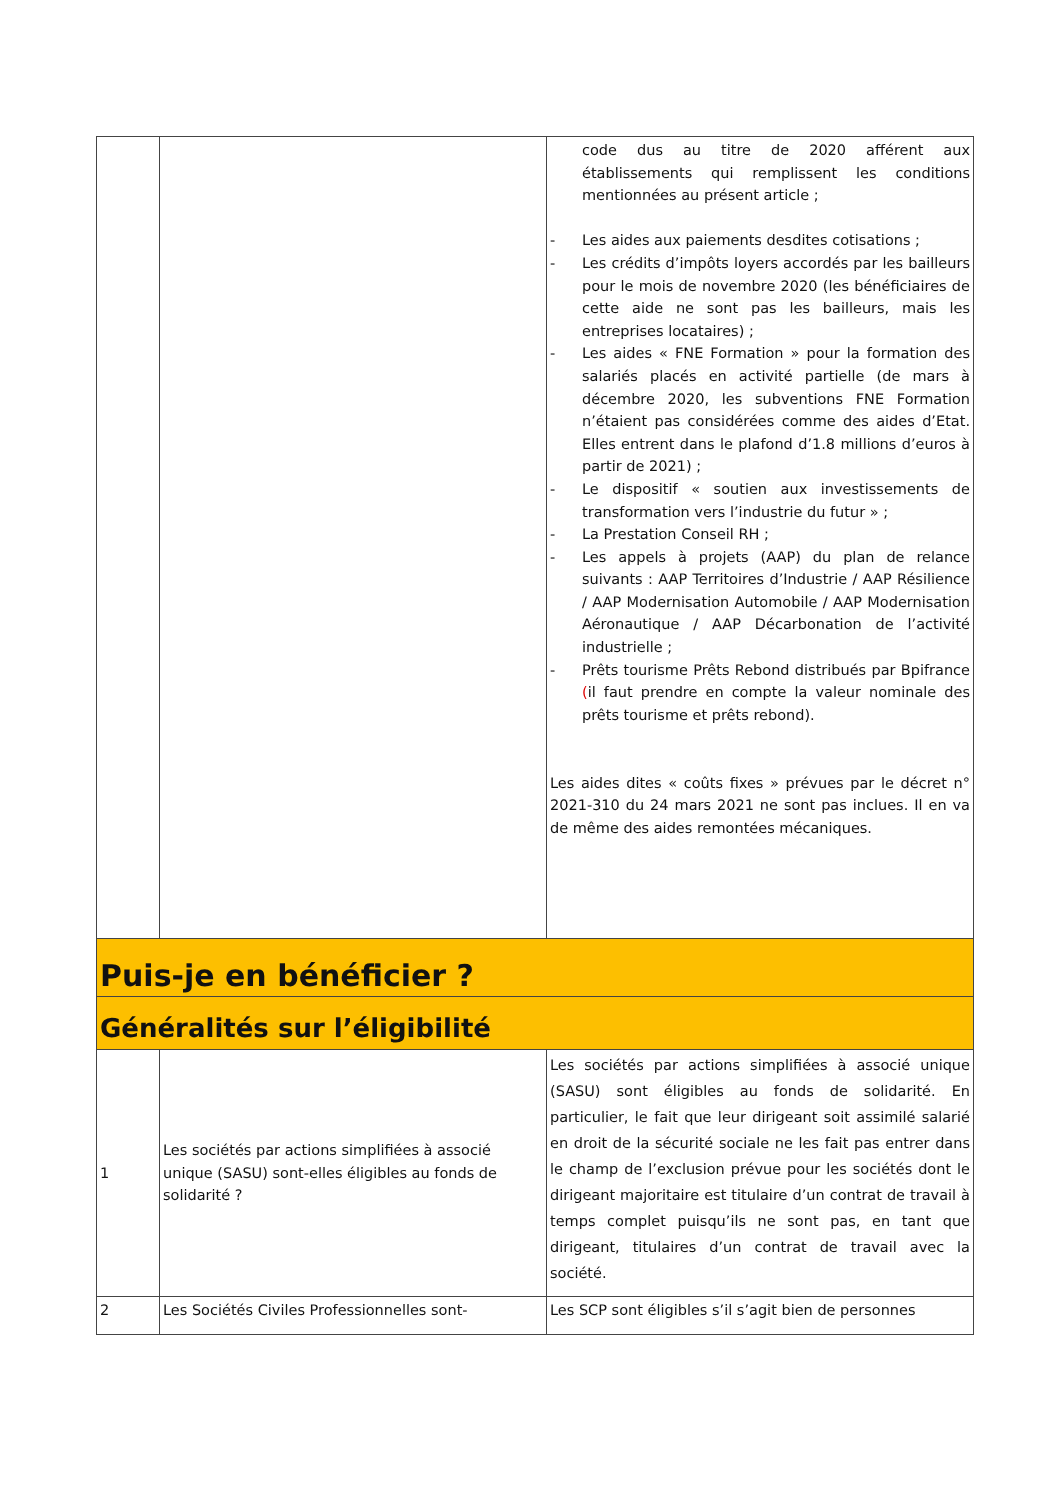| | | code dus au titre de 2020 afférent aux établissements qui remplissent les conditions mentionnées au présent article ; - Les aides aux paiements desdites cotisations ; - Les crédits d’impôts loyers accordés par les bailleurs pour le mois de novembre 2020 (les bénéficiaires de cette aide ne sont pas les bailleurs, mais les entreprises locataires) ; - Les aides « FNE Formation » pour la formation des salariés placés en activité partielle (de mars à décembre 2020, les subventions FNE Formation n’étaient pas considérées comme des aides d’Etat. Elles entrent dans le plafond d’1.8 millions d’euros à partir de 2021) ; - Le dispositif « soutien aux investissements de transformation vers l’industrie du futur » ; - La Prestation Conseil RH ; - Les appels à projets (AAP) du plan de relance suivants : AAP Territoires d’Industrie / AAP Résilience / AAP Modernisation Automobile / AAP Modernisation Aéronautique / AAP Décarbonation de l’activité industrielle ; - Prêts tourisme Prêts Rebond distribués par Bpifrance ( il faut prendre en compte la valeur nominale des prêts tourisme et prêts rebond). Les aides dites « coûts fixes » prévues par le décret n° 2021-310 du 24 mars 2021 ne sont pas inclues. Il en va de même des aides remontées mécaniques. |
| Puis-je en bénéficier ? | | |
| Généralités sur l’éligibilité | | |
| 1 | Les sociétés par actions simplifiées à associé unique (SASU) sont-elles éligibles au fonds de solidarité ? | Les sociétés par actions simplifiées à associé unique (SASU) sont éligibles au fonds de solidarité. En particulier, le fait que leur dirigeant soit assimilé salarié en droit de la sécurité sociale ne les fait pas entrer dans le champ de l’exclusion prévue pour les sociétés dont le dirigeant majoritaire est titulaire d’un contrat de travail à temps complet puisqu’ils ne sont pas, en tant que dirigeant, titulaires d’un contrat de travail avec la société. |
| 2 | Les Sociétés Civiles Professionnelles sont- | Les SCP sont éligibles s’il s’agit bien de personnes |